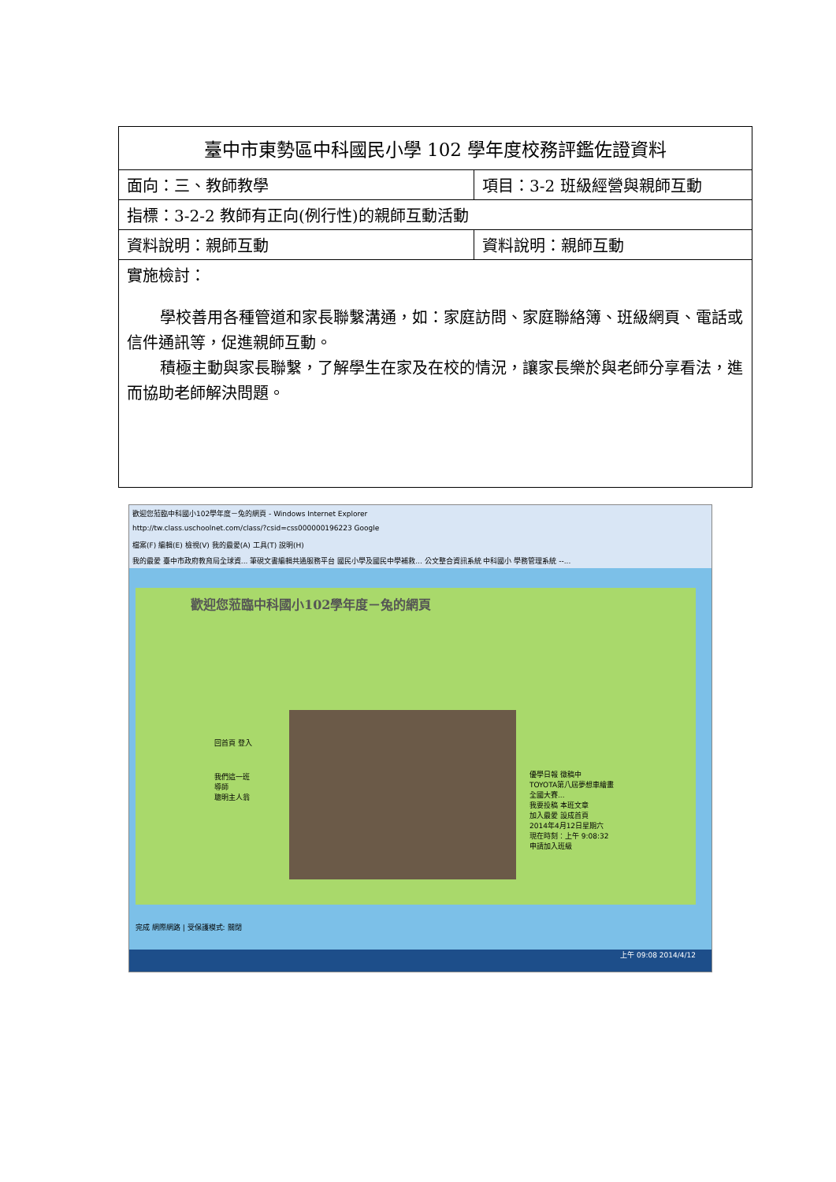| 臺中市東勢區中科國民小學 102 學年度校務評鑑佐證資料 | |
| 面向：三、教師教學 | 項目：3-2 班級經營與親師互動 |
| 指標：3-2-2 教師有正向(例行性)的親師互動活動 | |
| 資料說明：親師互動 | 資料說明：親師互動 |
| 實施檢討： 學校善用各種管道和家長聯繫溝通，如：家庭訪問、家庭聯絡簿、班級網頁、電話或信件通訊等，促進親師互動。 積極主動與家長聯繫，了解學生在家及在校的情況，讓家長樂於與老師分享看法，進而協助老師解決問題。 | |
歡迎您蒞臨中科國小102學年度－兔的網頁 - Windows Internet Explorer
http://tw.class.uschoolnet.com/class/?csid=css000000196223 Google
檔案(F) 編輯(E) 檢視(V) 我的最愛(A) 工具(T) 說明(H)
我的最愛 臺中市政府教育局全球資... 筆硯文書編輯共通服務平台 國民小學及國民中學補救... 公文整合資訊系統 中科國小 學務管理系統 --...
歡迎您蒞臨中科國小102學年度－兔的網頁
回首頁 登入
我們這一班
導師
聰明主人翁
優學日報 徵稿中
TOYOTA第八屆夢想車繪畫全國大賽...
我要投稿 本班文章
加入最愛 設成首頁
2014年4月12日星期六
現在時刻：上午 9:08:32
申請加入班級
完成 網際網路 | 受保護模式: 關閉
上午 09:08 2014/4/12